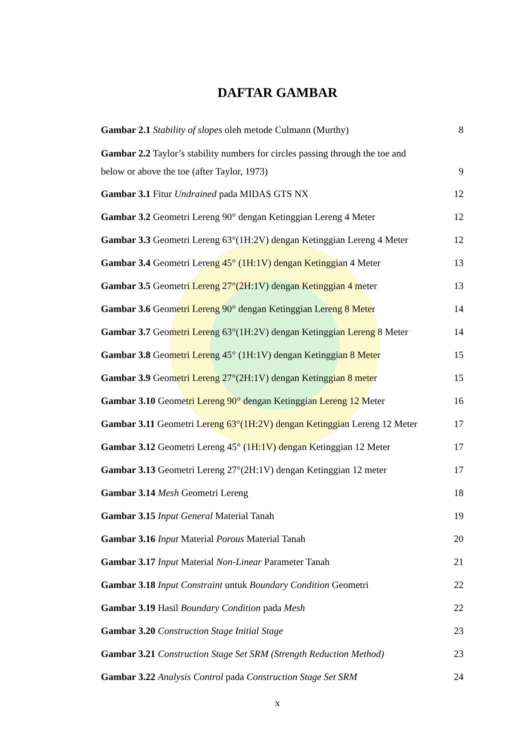DAFTAR GAMBAR
Gambar 2.1 Stability of slopes oleh metode Culmann (Murthy) 8
Gambar 2.2 Taylor’s stability numbers for circles passing through the toe and
below or above the toe (after Taylor, 1973) 9
Gambar 3.1 Fitur Undrained pada MIDAS GTS NX 12
Gambar 3.2 Geometri Lereng 90° dengan Ketinggian Lereng 4 Meter 12
Gambar 3.3 Geometri Lereng 63°(1H:2V) dengan Ketinggian Lereng 4 Meter 12
Gambar 3.4 Geometri Lereng 45° (1H:1V) dengan Ketinggian 4 Meter 13
Gambar 3.5 Geometri Lereng 27°(2H:1V) dengan Ketinggian 4 meter 13
Gambar 3.6 Geometri Lereng 90° dengan Ketinggian Lereng 8 Meter 14
Gambar 3.7 Geometri Lereng 63°(1H:2V) dengan Ketinggian Lereng 8 Meter 14
Gambar 3.8 Geometri Lereng 45° (1H:1V) dengan Ketinggian 8 Meter 15
Gambar 3.9 Geometri Lereng 27°(2H:1V) dengan Ketinggian 8 meter 15
Gambar 3.10 Geometri Lereng 90° dengan Ketinggian Lereng 12 Meter 16
Gambar 3.11 Geometri Lereng 63°(1H:2V) dengan Ketinggian Lereng 12 Meter 17
Gambar 3.12 Geometri Lereng 45° (1H:1V) dengan Ketinggian 12 Meter 17
Gambar 3.13 Geometri Lereng 27°(2H:1V) dengan Ketinggian 12 meter 17
Gambar 3.14 Mesh Geometri Lereng 18
Gambar 3.15 Input General Material Tanah 19
Gambar 3.16 Input Material Porous Material Tanah 20
Gambar 3.17 Input Material Non-Linear Parameter Tanah 21
Gambar 3.18 Input Constraint untuk Boundary Condition Geometri 22
Gambar 3.19 Hasil Boundary Condition pada Mesh 22
Gambar 3.20 Construction Stage Initial Stage 23
Gambar 3.21 Construction Stage Set SRM (Strength Reduction Method) 23
Gambar 3.22 Analysis Control pada Construction Stage Set SRM 24
x